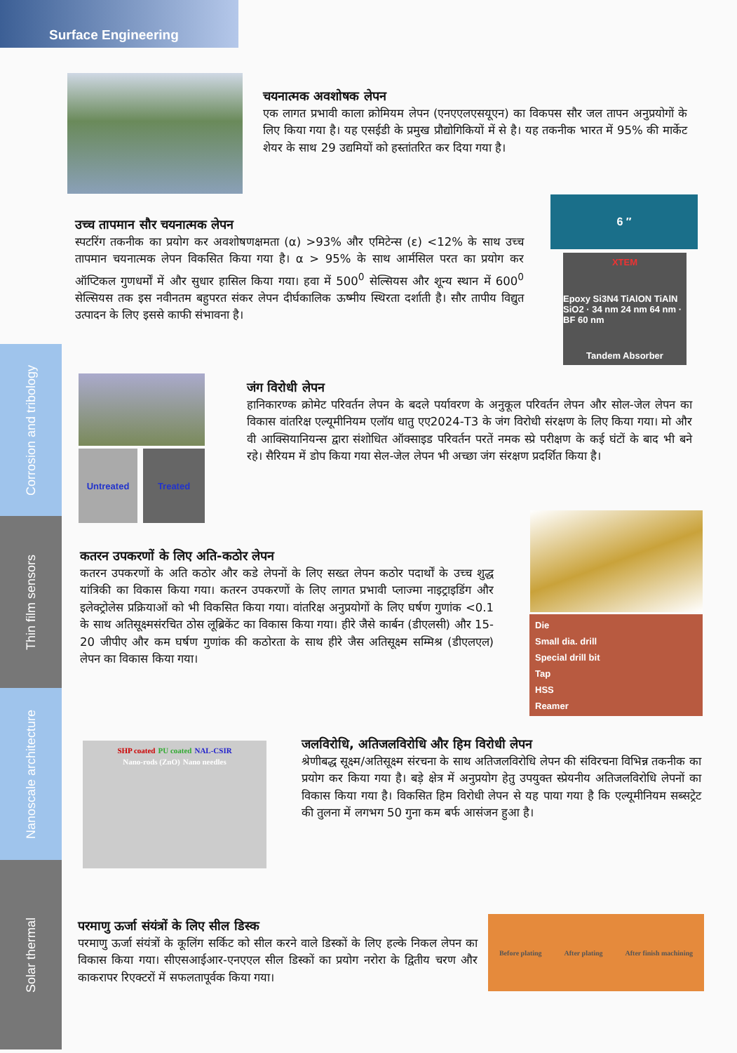Surface Engineering
Corrosion and tribology
Thin film sensors
Nanoscale architecture
Solar thermal
चयनात्मक अवशोषक लेपन
एक लागत प्रभावी काला क्रोमियम लेपन (एनएएलएसयूएन) का विकपस सौर जल तापन अनुप्रयोगों के लिए किया गया है। यह एसईडी के प्रमुख प्रौद्योगिकियों में से है। यह तकनीक भारत में 95% की मार्केट शेयर के साथ 29 उद्यमियों को हस्तांतरित कर दिया गया है।
6 ″
XTEM
Epoxy Si3N4 TiAlON TiAlN SiO2 · 34 nm 24 nm 64 nm · BF 60 nm
Tandem Absorber
उच्च तापमान सौर चयनात्मक लेपन
स्पटरिंग तकनीक का प्रयोग कर अवशोषणक्षमता (α) >93% और एमिटेन्स (ε) <12% के साथ उच्च तापमान चयनात्मक लेपन विकसित किया गया है। α > 95% के साथ आर्मसिल परत का प्रयोग कर ऑप्टिकल गुणधर्मों में और सुधार हासिल किया गया। हवा में 500<sup>0</sup> सेल्सियस और शून्य स्थान में 600<sup>0</sup> सेल्सियस तक इस नवीनतम बहुपरत संकर लेपन दीर्घकालिक ऊष्मीय स्थिरता दर्शाती है। सौर तापीय विद्युत उत्पादन के लिए इससे काफी संभावना है।
Untreated Treated
जंग विरोधी लेपन
हानिकारण्क क्रोमेट परिवर्तन लेपन के बदले पर्यावरण के अनुकूल परिवर्तन लेपन और सोल-जेल लेपन का विकास वांतरिक्ष एल्यूमीनियम एलॉय धातु एए2024-T3 के जंग विरोधी संरक्षण के लिए किया गया। मो और वी आक्सियानियन्स द्वारा संशोधित ऑक्साइड परिवर्तन परतें नमक स्प्रे परीक्षण के कई घंटों के बाद भी बने रहे। सैरियम में डोप किया गया सेल-जेल लेपन भी अच्छा जंग संरक्षण प्रदर्शित किया है।
Die
Small dia. drill
Special drill bit
Tap
HSS
Reamer
कतरन उपकरणों के लिए अति-कठोर लेपन
कतरन उपकरणों के अति कठोर और कडे लेपनों के लिए सख्त लेपन कठोर पदार्थों के उच्च शुद्ध यांत्रिकी का विकास किया गया। कतरन उपकरणों के लिए लागत प्रभावी प्लाज्मा नाइट्राइडिंग और इलेक्ट्रोलेस प्रक्रियाओं को भी विकसित किया गया। वांतरिक्ष अनुप्रयोगों के लिए घर्षण गुणांक <0.1 के साथ अतिसूक्ष्मसंरचित ठोस लूब्रिकेंट का विकास किया गया। हीरे जैसे कार्बन (डीएलसी) और 15-20 जीपीए और कम घर्षण गुणांक की कठोरता के साथ हीरे जैस अतिसूक्ष्म सम्मिश्र (डीएलएल) लेपन का विकास किया गया।
SHP coated PU coated NAL-CSIR Nano-rods (ZnO) Nano needles
जलविरोधि, अतिजलविरोधि और हिम विरोधी लेपन
श्रेणीबद्ध सूक्ष्म/अतिसूक्ष्म संरचना के साथ अतिजलविरोधि लेपन की संविरचना विभिन्न तकनीक का प्रयोग कर किया गया है। बड़े क्षेत्र में अनुप्रयोग हेतु उपयुक्त स्प्रेयनीय अतिजलविरोधि लेपनों का विकास किया गया है। विकसित हिम विरोधी लेपन से यह पाया गया है कि एल्यूमीनियम सब्सट्रेट की तुलना में लगभग 50 गुना कम बर्फ आसंजन हुआ है।
Before plating After plating After finish machining
परमाणु ऊर्जा संयंत्रों के लिए सील डिस्क
परमाणु ऊर्जा संयंत्रों के कूलिंग सर्किट को सील करने वाले डिस्कों के लिए हल्के निकल लेपन का विकास किया गया। सीएसआईआर-एनएएल सील डिस्कों का प्रयोग नरोरा के द्वितीय चरण और काकरापर रिएक्टरों में सफलतापूर्वक किया गया।